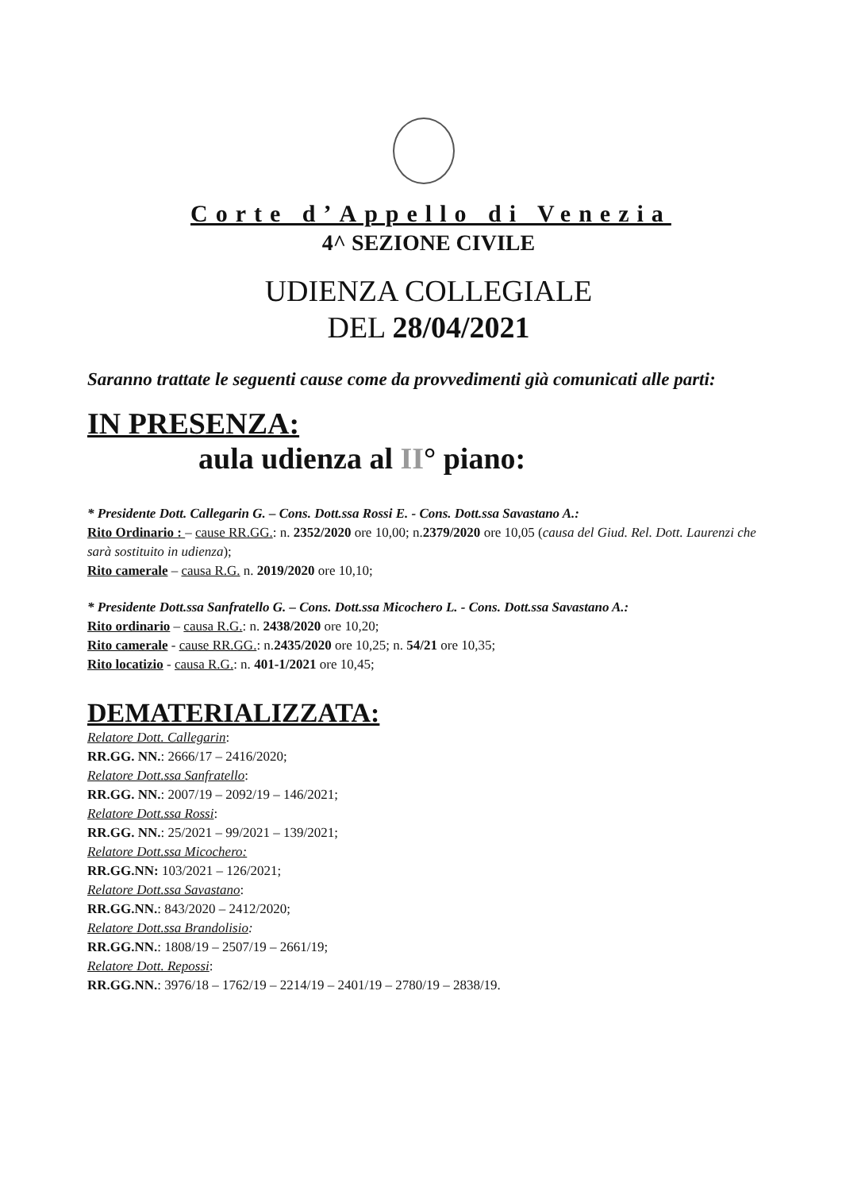Corte d’Appello di Venezia
4^ SEZIONE CIVILE
UDIENZA COLLEGIALE
DEL 28/04/2021
Saranno trattate le seguenti cause come da provvedimenti già comunicati alle parti:
IN PRESENZA:
aula udienza al II° piano:
* Presidente Dott. Callegarin G. – Cons. Dott.ssa Rossi E. - Cons. Dott.ssa Savastano A.:
Rito Ordinario : – cause RR.GG.: n. 2352/2020 ore 10,00; n.2379/2020 ore 10,05 (causa del Giud. Rel. Dott. Laurenzi che sarà sostituito in udienza);
Rito camerale – causa R.G. n. 2019/2020 ore 10,10;
* Presidente Dott.ssa Sanfratello G. – Cons. Dott.ssa Micochero L. - Cons. Dott.ssa Savastano A.:
Rito ordinario – causa R.G.: n. 2438/2020 ore 10,20;
Rito camerale - cause RR.GG.: n.2435/2020 ore 10,25; n. 54/21 ore 10,35;
Rito locatizio - causa R.G.: n. 401-1/2021 ore 10,45;
DEMATERIALIZZATA:
Relatore Dott. Callegarin:
RR.GG. NN.: 2666/17 – 2416/2020;
Relatore Dott.ssa Sanfratello:
RR.GG. NN.: 2007/19 – 2092/19 – 146/2021;
Relatore Dott.ssa Rossi:
RR.GG. NN.: 25/2021 – 99/2021 – 139/2021;
Relatore Dott.ssa Micochero:
RR.GG.NN: 103/2021 – 126/2021;
Relatore Dott.ssa Savastano:
RR.GG.NN.: 843/2020 – 2412/2020;
Relatore Dott.ssa Brandolisio:
RR.GG.NN.: 1808/19 – 2507/19 – 2661/19;
Relatore Dott. Repossi:
RR.GG.NN.: 3976/18 – 1762/19 – 2214/19 – 2401/19 – 2780/19 – 2838/19.